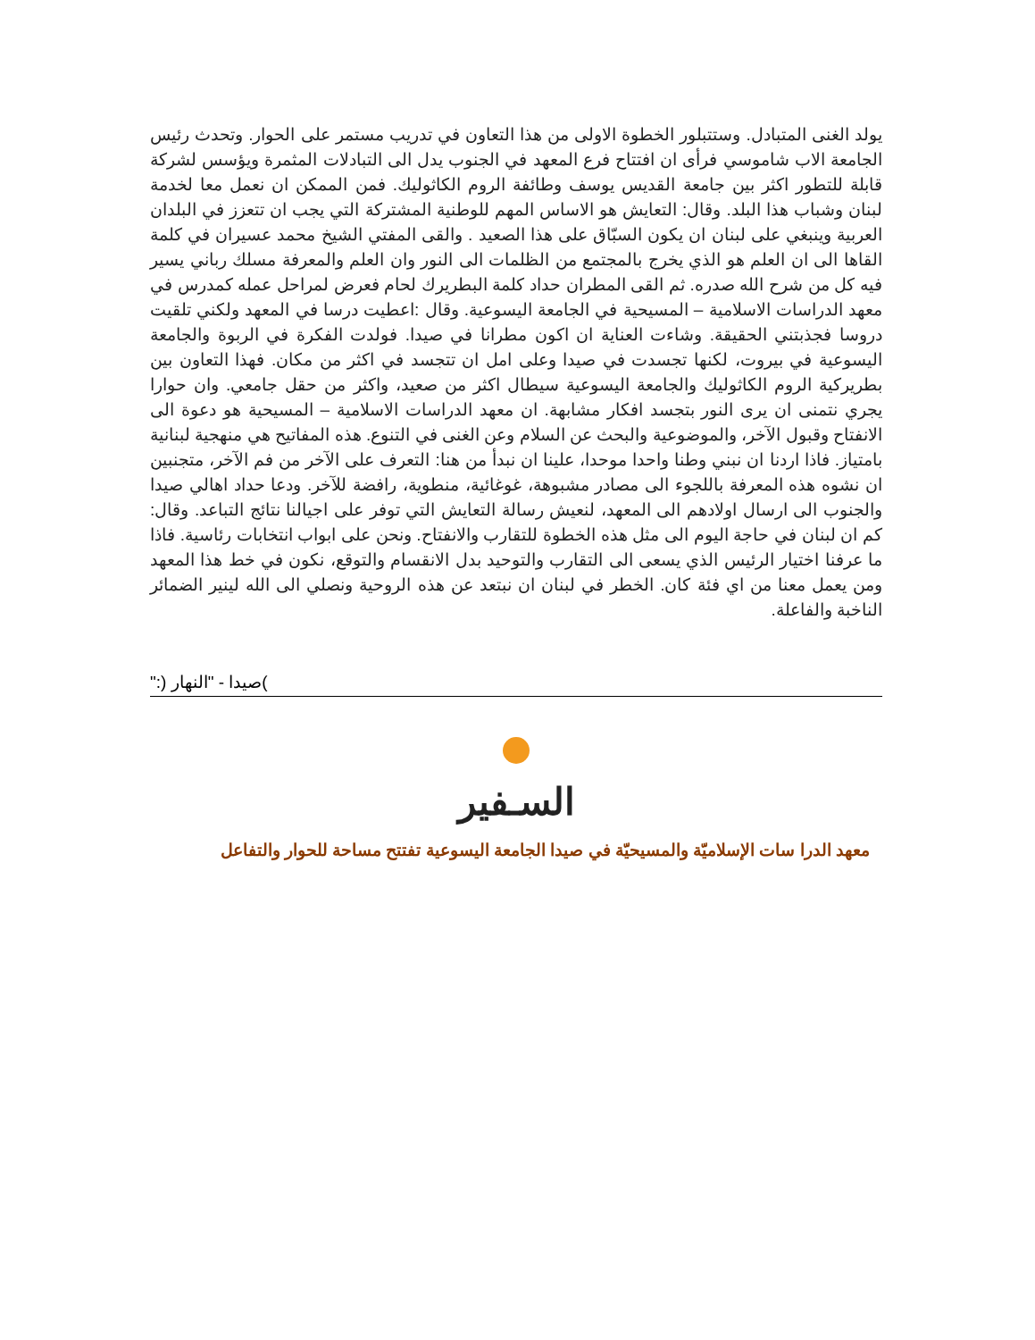يولد الغنى المتبادل. وستتبلور الخطوة الاولى من هذا التعاون في تدريب مستمر على الحوار. وتحدث رئيس الجامعة الاب شاموسي فرأى ان افتتاح فرع المعهد في الجنوب يدل الى التبادلات المثمرة ويؤسس لشركة قابلة للتطور اكثر بين جامعة القديس يوسف وطائفة الروم الكاثوليك. فمن الممكن ان نعمل معا لخدمة لبنان وشباب هذا البلد. وقال: التعايش هو الاساس المهم للوطنية المشتركة التي يجب ان تتعزز في البلدان العربية وينبغي على لبنان ان يكون السبّاق على هذا الصعيد . والقى المفتي الشيخ محمد عسيران في كلمة القاها الى ان العلم هو الذي يخرج بالمجتمع من الظلمات الى النور وان العلم والمعرفة مسلك رباني يسير فيه كل من شرح الله صدره. ثم القى المطران حداد كلمة البطريرك لحام فعرض لمراحل عمله كمدرس في معهد الدراسات الاسلامية – المسيحية في الجامعة اليسوعية. وقال :اعطيت درسا في المعهد ولكني تلقيت دروسا فجذبتني الحقيقة. وشاءت العناية ان اكون مطرانا في صيدا. فولدت الفكرة في الربوة والجامعة اليسوعية في بيروت، لكنها تجسدت في صيدا وعلى امل ان تتجسد في اكثر من مكان. فهذا التعاون بين بطريركية الروم الكاثوليك والجامعة اليسوعية سيطال اكثر من صعيد، واكثر من حقل جامعي. وان حوارا يجري نتمنى ان يرى النور بتجسد افكار مشابهة. ان معهد الدراسات الاسلامية – المسيحية هو دعوة الى الانفتاح وقبول الآخر، والموضوعية والبحث عن السلام وعن الغنى في التنوع. هذه المفاتيح هي منهجية لبنانية بامتياز. فاذا اردنا ان نبني وطنا واحدا موحدا، علينا ان نبدأ من هنا: التعرف على الآخر من فم الآخر، متجنبين ان نشوه هذه المعرفة باللجوء الى مصادر مشبوهة، غوغائية، منطوية، رافضة للآخر. ودعا حداد اهالي صيدا والجنوب الى ارسال اولادهم الى المعهد، لنعيش رسالة التعايش التي توفر على اجيالنا نتائج التباعد. وقال: كم ان لبنان في حاجة اليوم الى مثل هذه الخطوة للتقارب والانفتاح. ونحن على ابواب انتخابات رئاسية. فاذا ما عرفنا اختيار الرئيس الذي يسعى الى التقارب والتوحيد بدل الانقسام والتوقع، نكون في خط هذا المعهد ومن يعمل معنا من اي فئة كان. الخطر في لبنان ان نبتعد عن هذه الروحية ونصلي الى الله لينير الضمائر الناخبة والفاعلة.
)صيدا - "النهار (:"
السـفير
معهد الدرا سات الإسلاميّة والمسيحيّة في صيدا الجامعة اليسوعية تفتتح مساحة للحوار والتفاعل